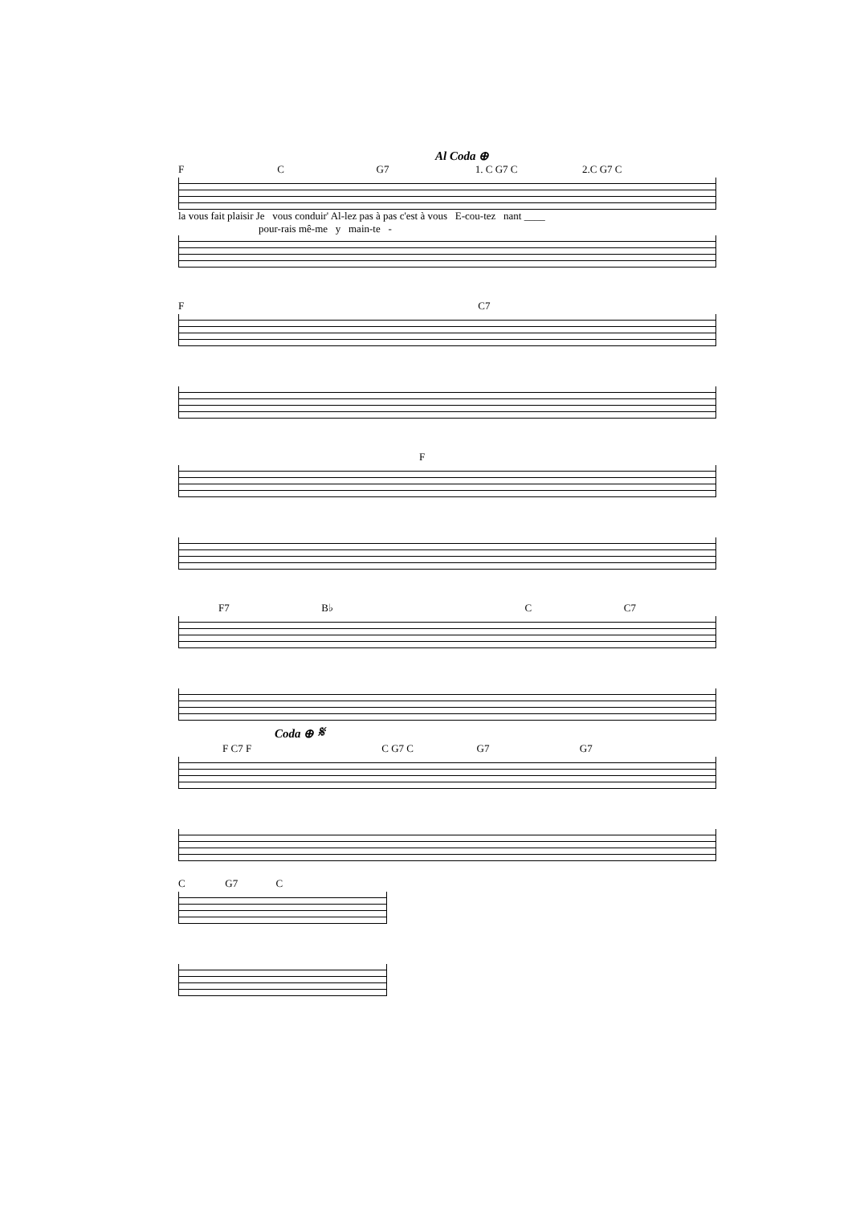Al Coda ⊕
F C G7 1. C G7 C 2.C G7 C
la vous fait plaisir Je vous conduir' Al-lez pas à pas c'est à vous E-cou-tez nant ____
pour-rais mê-me y main-te -
F C7
F
F7 B♭ C C7
Coda ⊕ 𝄋
F C7 F C G7 C G7 G7
C G7 C